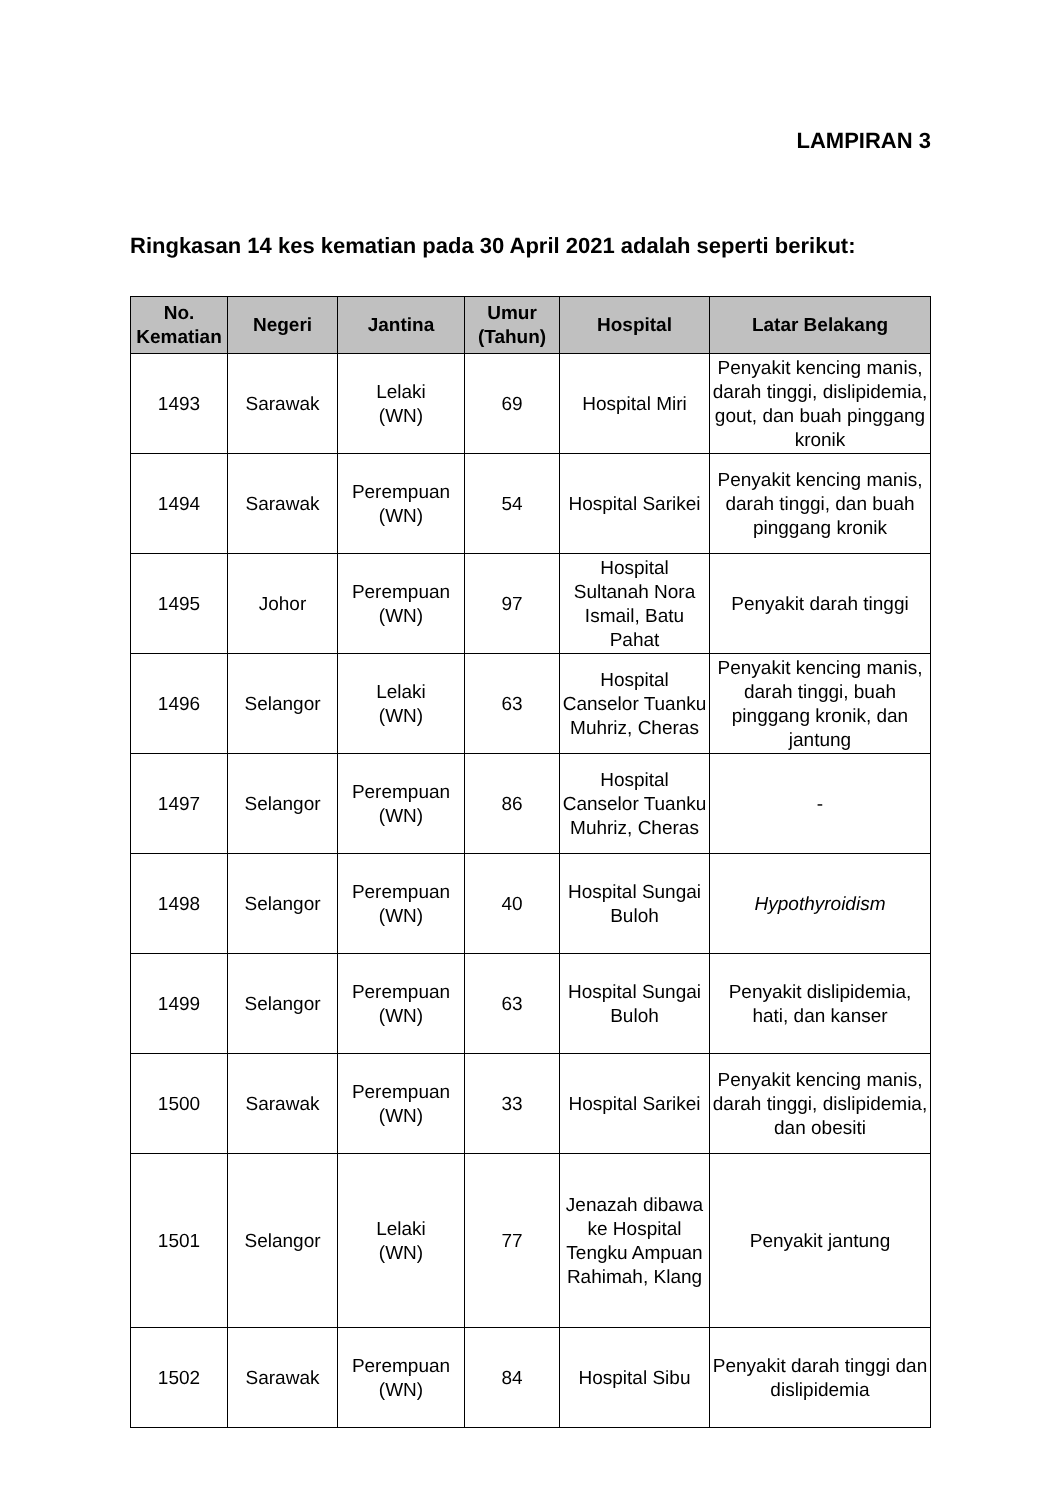LAMPIRAN 3
Ringkasan 14 kes kematian pada 30 April 2021 adalah seperti berikut:
| No. Kematian | Negeri | Jantina | Umur (Tahun) | Hospital | Latar Belakang |
| --- | --- | --- | --- | --- | --- |
| 1493 | Sarawak | Lelaki (WN) | 69 | Hospital Miri | Penyakit kencing manis, darah tinggi, dislipidemia, gout, dan buah pinggang kronik |
| 1494 | Sarawak | Perempuan (WN) | 54 | Hospital Sarikei | Penyakit kencing manis, darah tinggi, dan buah pinggang kronik |
| 1495 | Johor | Perempuan (WN) | 97 | Hospital Sultanah Nora Ismail, Batu Pahat | Penyakit darah tinggi |
| 1496 | Selangor | Lelaki (WN) | 63 | Hospital Canselor Tuanku Muhriz, Cheras | Penyakit kencing manis, darah tinggi, buah pinggang kronik, dan jantung |
| 1497 | Selangor | Perempuan (WN) | 86 | Hospital Canselor Tuanku Muhriz, Cheras | - |
| 1498 | Selangor | Perempuan (WN) | 40 | Hospital Sungai Buloh | Hypothyroidism |
| 1499 | Selangor | Perempuan (WN) | 63 | Hospital Sungai Buloh | Penyakit dislipidemia, hati, dan kanser |
| 1500 | Sarawak | Perempuan (WN) | 33 | Hospital Sarikei | Penyakit kencing manis, darah tinggi, dislipidemia, dan obesiti |
| 1501 | Selangor | Lelaki (WN) | 77 | Jenazah dibawa ke Hospital Tengku Ampuan Rahimah, Klang | Penyakit jantung |
| 1502 | Sarawak | Perempuan (WN) | 84 | Hospital Sibu | Penyakit darah tinggi dan dislipidemia |